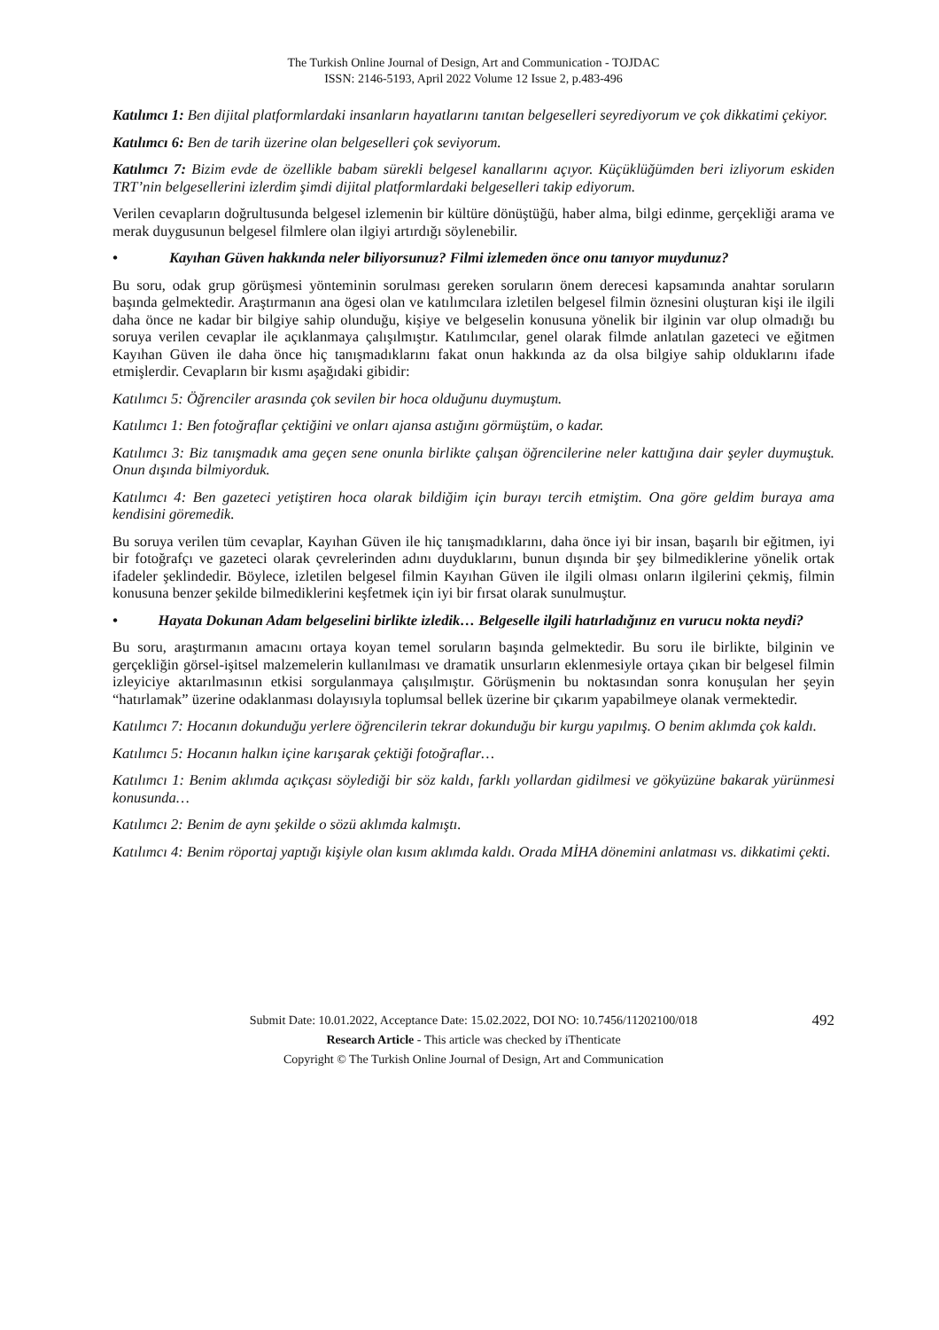The Turkish Online Journal of Design, Art and Communication - TOJDAC
ISSN: 2146-5193, April 2022 Volume 12 Issue 2, p.483-496
Katılımcı 1: Ben dijital platformlardaki insanların hayatlarını tanıtan belgeselleri seyrediyorum ve çok dikkatimi çekiyor.
Katılımcı 6: Ben de tarih üzerine olan belgeselleri çok seviyorum.
Katılımcı 7: Bizim evde de özellikle babam sürekli belgesel kanallarını açıyor. Küçüklüğümden beri izliyorum eskiden TRT’nin belgesellerini izlerdim şimdi dijital platformlardaki belgeselleri takip ediyorum.
Verilen cevapların doğrultusunda belgesel izlemenin bir kültüre dönüştüğü, haber alma, bilgi edinme, gerçekliği arama ve merak duygusunun belgesel filmlere olan ilgiyi artırdığı söylenebilir.
• Kayıhan Güven hakkında neler biliyorsunuz? Filmi izlemeden önce onu tanıyor muydunuz?
Bu soru, odak grup görüşmesi yönteminin sorulması gereken soruların önem derecesi kapsamında anahtar soruların başında gelmektedir. Araştırmanın ana ögesi olan ve katılımcılara izletilen belgesel filmin öznesini oluşturan kişi ile ilgili daha önce ne kadar bir bilgiye sahip olunduğu, kişiye ve belgeselin konusuna yönelik bir ilginin var olup olmadığı bu soruya verilen cevaplar ile açıklanmaya çalışılmıştır. Katılımcılar, genel olarak filmde anlatılan gazeteci ve eğitmen Kayıhan Güven ile daha önce hiç tanışmadıklarını fakat onun hakkında az da olsa bilgiye sahip olduklarını ifade etmişlerdir. Cevapların bir kısmı aşağıdaki gibidir:
Katılımcı 5: Öğrenciler arasında çok sevilen bir hoca olduğunu duymuştum.
Katılımcı 1: Ben fotoğraflar çektiğini ve onları ajansa astığını görmüştüm, o kadar.
Katılımcı 3: Biz tanışmadık ama geçen sene onunla birlikte çalışan öğrencilerine neler kattığına dair şeyler duymuştuk. Onun dışında bilmiyorduk.
Katılımcı 4: Ben gazeteci yetiştiren hoca olarak bildiğim için burayı tercih etmiştim. Ona göre geldim buraya ama kendisini göremedik.
Bu soruya verilen tüm cevaplar, Kayıhan Güven ile hiç tanışmadıklarını, daha önce iyi bir insan, başarılı bir eğitmen, iyi bir fotoğrafçı ve gazeteci olarak çevrelerinden adını duyduklarını, bunun dışında bir şey bilmediklerine yönelik ortak ifadeler şeklindedir. Böylece, izletilen belgesel filmin Kayıhan Güven ile ilgili olması onların ilgilerini çekmiş, filmin konusuna benzer şekilde bilmediklerini keşfetmek için iyi bir fırsat olarak sunulmuştur.
• Hayata Dokunan Adam belgeselini birlikte izledik… Belgeselle ilgili hatırladığınız en vurucu nokta neydi?
Bu soru, araştırmanın amacını ortaya koyan temel soruların başında gelmektedir. Bu soru ile birlikte, bilginin ve gerçekliğin görsel-işitsel malzemelerin kullanılması ve dramatik unsurların eklenmesiyle ortaya çıkan bir belgesel filmin izleyiciye aktarılmasının etkisi sorgulanmaya çalışılmıştır. Görüşmenin bu noktasından sonra konuşulan her şeyin “hatırlamak” üzerine odaklanması dolayısıyla toplumsal bellek üzerine bir çıkarım yapabilmeye olanak vermektedir.
Katılımcı 7: Hocanın dokunduğu yerlere öğrencilerin tekrar dokunduğu bir kurgu yapılmış. O benim aklımda çok kaldı.
Katılımcı 5: Hocanın halkın içine karışarak çektiği fotoğraflar…
Katılımcı 1: Benim aklımda açıkçası söylediği bir söz kaldı, farklı yollardan gidilmesi ve gökyüzüne bakarak yürünmesi konusunda…
Katılımcı 2: Benim de aynı şekilde o sözü aklımda kalmıştı.
Katılımcı 4: Benim röportaj yaptığı kişiyle olan kısım aklımda kaldı. Orada MİHA dönemini anlatması vs. dikkatimi çekti.
492 Submit Date: 10.01.2022, Acceptance Date: 15.02.2022, DOI NO: 10.7456/11202100/018
Research Article - This article was checked by iThenticate
Copyright © The Turkish Online Journal of Design, Art and Communication